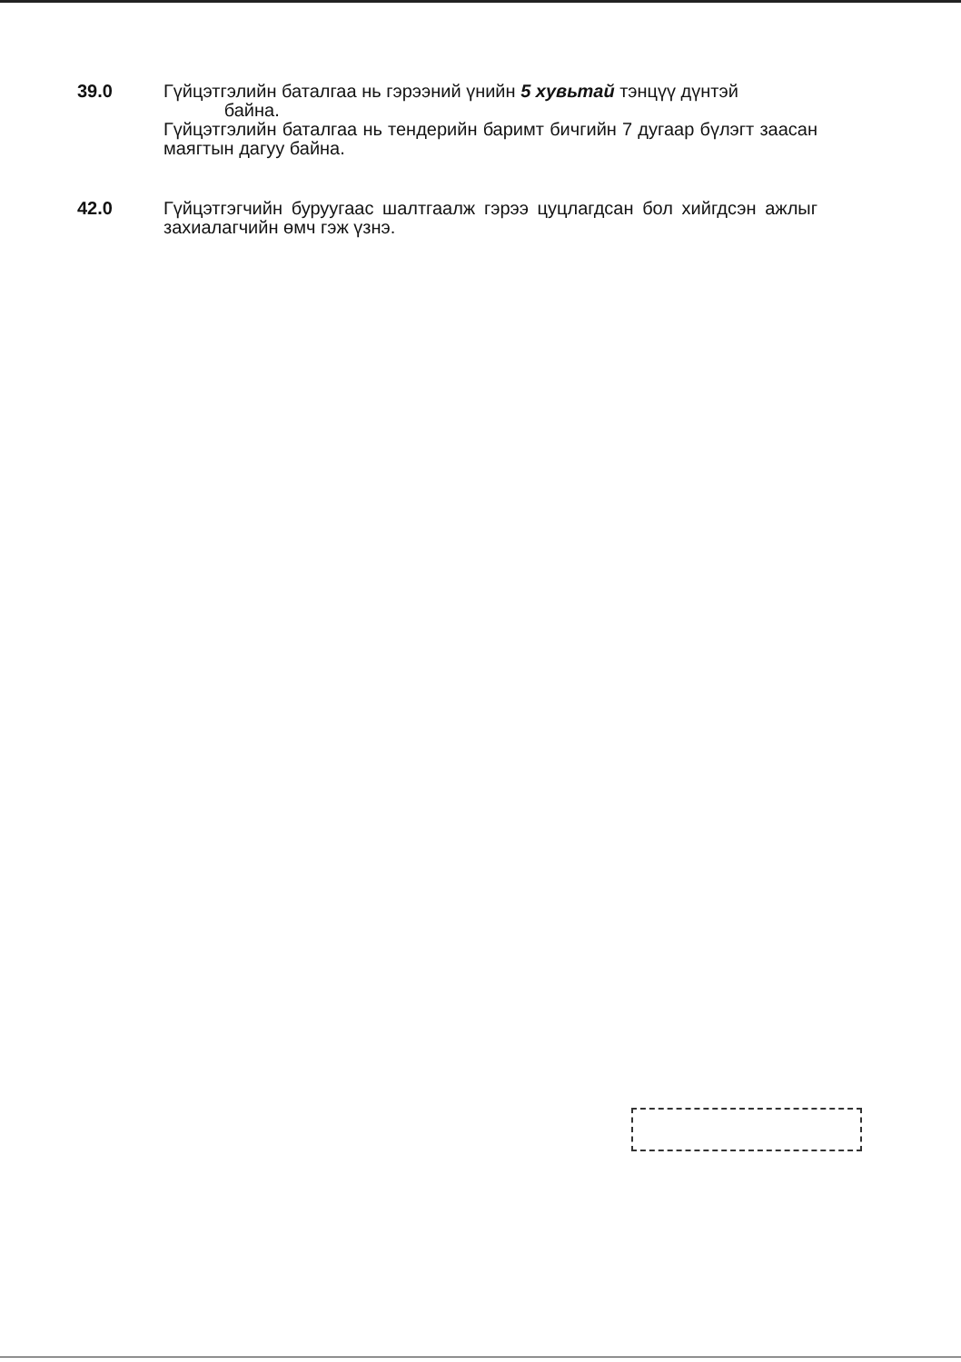39.0 Гүйцэтгэлийн баталгаа нь гэрээний үнийн 5 хувьтай тэнцүү дүнтэй
байна.
Гүйцэтгэлийн баталгаа нь тендерийн баримт бичгийн 7 дугаар бүлэгт заасан маягтын дагуу байна.
42.0 Гүйцэтгэгчийн буруугаас шалтгаалж гэрээ цуцлагдсан бол хийгдсэн ажлыг захиалагчийн өмч гэж үзнэ.